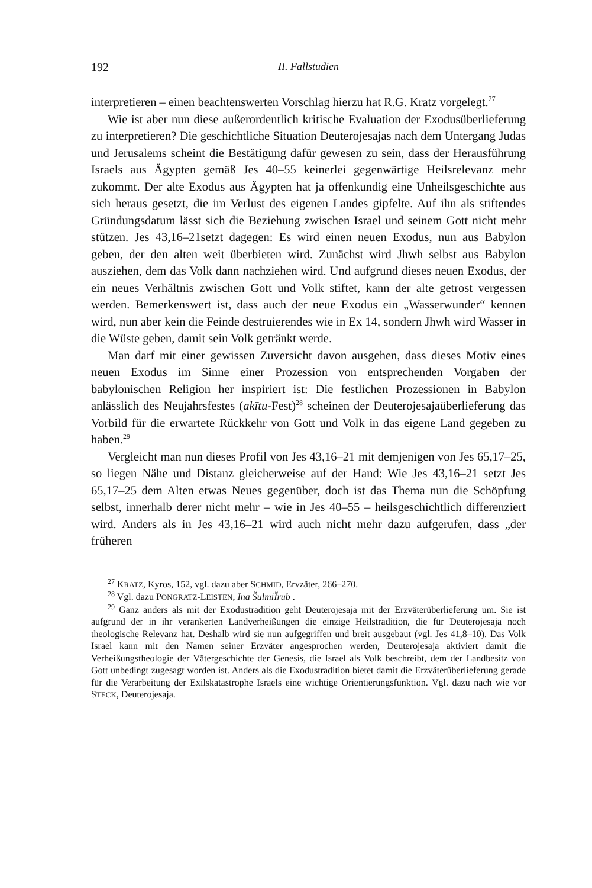192 II. Fallstudien
interpretieren – einen beachtenswerten Vorschlag hierzu hat R.G. Kratz vorgelegt.<sup>27</sup>
Wie ist aber nun diese außerordentlich kritische Evaluation der Exodusüberlieferung zu interpretieren? Die geschichtliche Situation Deuterojesajas nach dem Untergang Judas und Jerusalems scheint die Bestätigung dafür gewesen zu sein, dass der Herausführung Israels aus Ägypten gemäß Jes 40–55 keinerlei gegenwärtige Heilsrelevanz mehr zukommt. Der alte Exodus aus Ägypten hat ja offenkundig eine Unheilsgeschichte aus sich heraus gesetzt, die im Verlust des eigenen Landes gipfelte. Auf ihn als stiftendes Gründungsdatum lässt sich die Beziehung zwischen Israel und seinem Gott nicht mehr stützen. Jes 43,16–21setzt dagegen: Es wird einen neuen Exodus, nun aus Babylon geben, der den alten weit überbieten wird. Zunächst wird Jhwh selbst aus Babylon ausziehen, dem das Volk dann nachziehen wird. Und aufgrund dieses neuen Exodus, der ein neues Verhältnis zwischen Gott und Volk stiftet, kann der alte getrost vergessen werden. Bemerkenswert ist, dass auch der neue Exodus ein „Wasserwunder“ kennen wird, nun aber kein die Feinde destruierendes wie in Ex 14, sondern Jhwh wird Wasser in die Wüste geben, damit sein Volk getränkt werde.
Man darf mit einer gewissen Zuversicht davon ausgehen, dass dieses Motiv eines neuen Exodus im Sinne einer Prozession von entsprechenden Vorgaben der babylonischen Religion her inspiriert ist: Die festlichen Prozessionen in Babylon anlässlich des Neujahrsfestes (akītu-Fest)<sup>28</sup> scheinen der Deuterojesajaüberlieferung das Vorbild für die erwartete Rückkehr von Gott und Volk in das eigene Land gegeben zu haben.<sup>29</sup>
Vergleicht man nun dieses Profil von Jes 43,16–21 mit demjenigen von Jes 65,17–25, so liegen Nähe und Distanz gleicherweise auf der Hand: Wie Jes 43,16–21 setzt Jes 65,17–25 dem Alten etwas Neues gegenüber, doch ist das Thema nun die Schöpfung selbst, innerhalb derer nicht mehr – wie in Jes 40–55 – heilsgeschichtlich differenziert wird. Anders als in Jes 43,16–21 wird auch nicht mehr dazu aufgerufen, dass „der früheren
<sup>27</sup> KRATZ, Kyros, 152, vgl. dazu aber SCHMID, Ervzäter, 266–270.
<sup>28</sup> Vgl. dazu PONGRATZ-LEISTEN, Ina ŠulmiĬrub .
<sup>29</sup> Ganz anders als mit der Exodustradition geht Deuterojesaja mit der Erzväterüberlieferung um. Sie ist aufgrund der in ihr verankerten Landverheißungen die einzige Heilstradition, die für Deuterojesaja noch theologische Relevanz hat. Deshalb wird sie nun aufgegriffen und breit ausgebaut (vgl. Jes 41,8–10). Das Volk Israel kann mit den Namen seiner Erzväter angesprochen werden, Deuterojesaja aktiviert damit die Verheißungstheologie der Vätergeschichte der Genesis, die Israel als Volk beschreibt, dem der Landbesitz von Gott unbedingt zugesagt worden ist. Anders als die Exodustradition bietet damit die Erzväterüberlieferung gerade für die Verarbeitung der Exilskatastrophe Israels eine wichtige Orientierungsfunktion. Vgl. dazu nach wie vor STECK, Deuterojesaja.